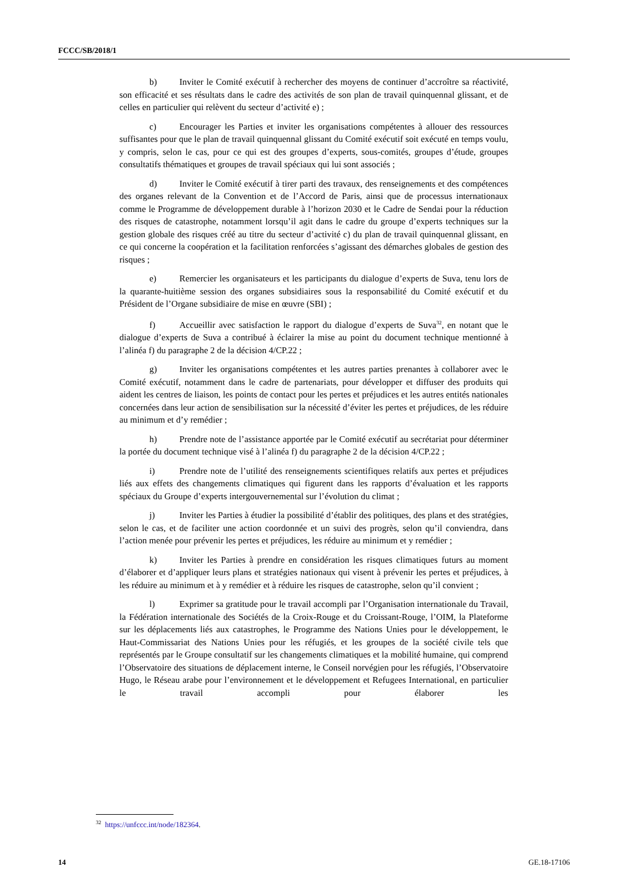FCCC/SB/2018/1
b) Inviter le Comité exécutif à rechercher des moyens de continuer d’accroître sa réactivité, son efficacité et ses résultats dans le cadre des activités de son plan de travail quinquennal glissant, et de celles en particulier qui relèvent du secteur d’activité e) ;
c) Encourager les Parties et inviter les organisations compétentes à allouer des ressources suffisantes pour que le plan de travail quinquennal glissant du Comité exécutif soit exécuté en temps voulu, y compris, selon le cas, pour ce qui est des groupes d’experts, sous-comités, groupes d’étude, groupes consultatifs thématiques et groupes de travail spéciaux qui lui sont associés ;
d) Inviter le Comité exécutif à tirer parti des travaux, des renseignements et des compétences des organes relevant de la Convention et de l’Accord de Paris, ainsi que de processus internationaux comme le Programme de développement durable à l’horizon 2030 et le Cadre de Sendai pour la réduction des risques de catastrophe, notamment lorsqu’il agit dans le cadre du groupe d’experts techniques sur la gestion globale des risques créé au titre du secteur d’activité c) du plan de travail quinquennal glissant, en ce qui concerne la coopération et la facilitation renforcées s’agissant des démarches globales de gestion des risques ;
e) Remercier les organisateurs et les participants du dialogue d’experts de Suva, tenu lors de la quarante-huitième session des organes subsidiaires sous la responsabilité du Comité exécutif et du Président de l’Organe subsidiaire de mise en œuvre (SBI) ;
f) Accueillir avec satisfaction le rapport du dialogue d’experts de Suva<sup>32</sup>, en notant que le dialogue d’experts de Suva a contribué à éclairer la mise au point du document technique mentionné à l’alinéa f) du paragraphe 2 de la décision 4/CP.22 ;
g) Inviter les organisations compétentes et les autres parties prenantes à collaborer avec le Comité exécutif, notamment dans le cadre de partenariats, pour développer et diffuser des produits qui aident les centres de liaison, les points de contact pour les pertes et préjudices et les autres entités nationales concernées dans leur action de sensibilisation sur la nécessité d’éviter les pertes et préjudices, de les réduire au minimum et d’y remédier ;
h) Prendre note de l’assistance apportée par le Comité exécutif au secrétariat pour déterminer la portée du document technique visé à l’alinéa f) du paragraphe 2 de la décision 4/CP.22 ;
i) Prendre note de l’utilité des renseignements scientifiques relatifs aux pertes et préjudices liés aux effets des changements climatiques qui figurent dans les rapports d’évaluation et les rapports spéciaux du Groupe d’experts intergouvernemental sur l’évolution du climat ;
j) Inviter les Parties à étudier la possibilité d’établir des politiques, des plans et des stratégies, selon le cas, et de faciliter une action coordonnée et un suivi des progrès, selon qu’il conviendra, dans l’action menée pour prévenir les pertes et préjudices, les réduire au minimum et y remédier ;
k) Inviter les Parties à prendre en considération les risques climatiques futurs au moment d’élaborer et d’appliquer leurs plans et stratégies nationaux qui visent à prévenir les pertes et préjudices, à les réduire au minimum et à y remédier et à réduire les risques de catastrophe, selon qu’il convient ;
l) Exprimer sa gratitude pour le travail accompli par l’Organisation internationale du Travail, la Fédération internationale des Sociétés de la Croix-Rouge et du Croissant-Rouge, l’OIM, la Plateforme sur les déplacements liés aux catastrophes, le Programme des Nations Unies pour le développement, le Haut-Commissariat des Nations Unies pour les réfugiés, et les groupes de la société civile tels que représentés par le Groupe consultatif sur les changements climatiques et la mobilité humaine, qui comprend l’Observatoire des situations de déplacement interne, le Conseil norvégien pour les réfugiés, l’Observatoire Hugo, le Réseau arabe pour l’environnement et le développement et Refugees International, en particulier le travail accompli pour élaborer les
<sup>32</sup> https://unfccc.int/node/182364.
14 GE.18-17106